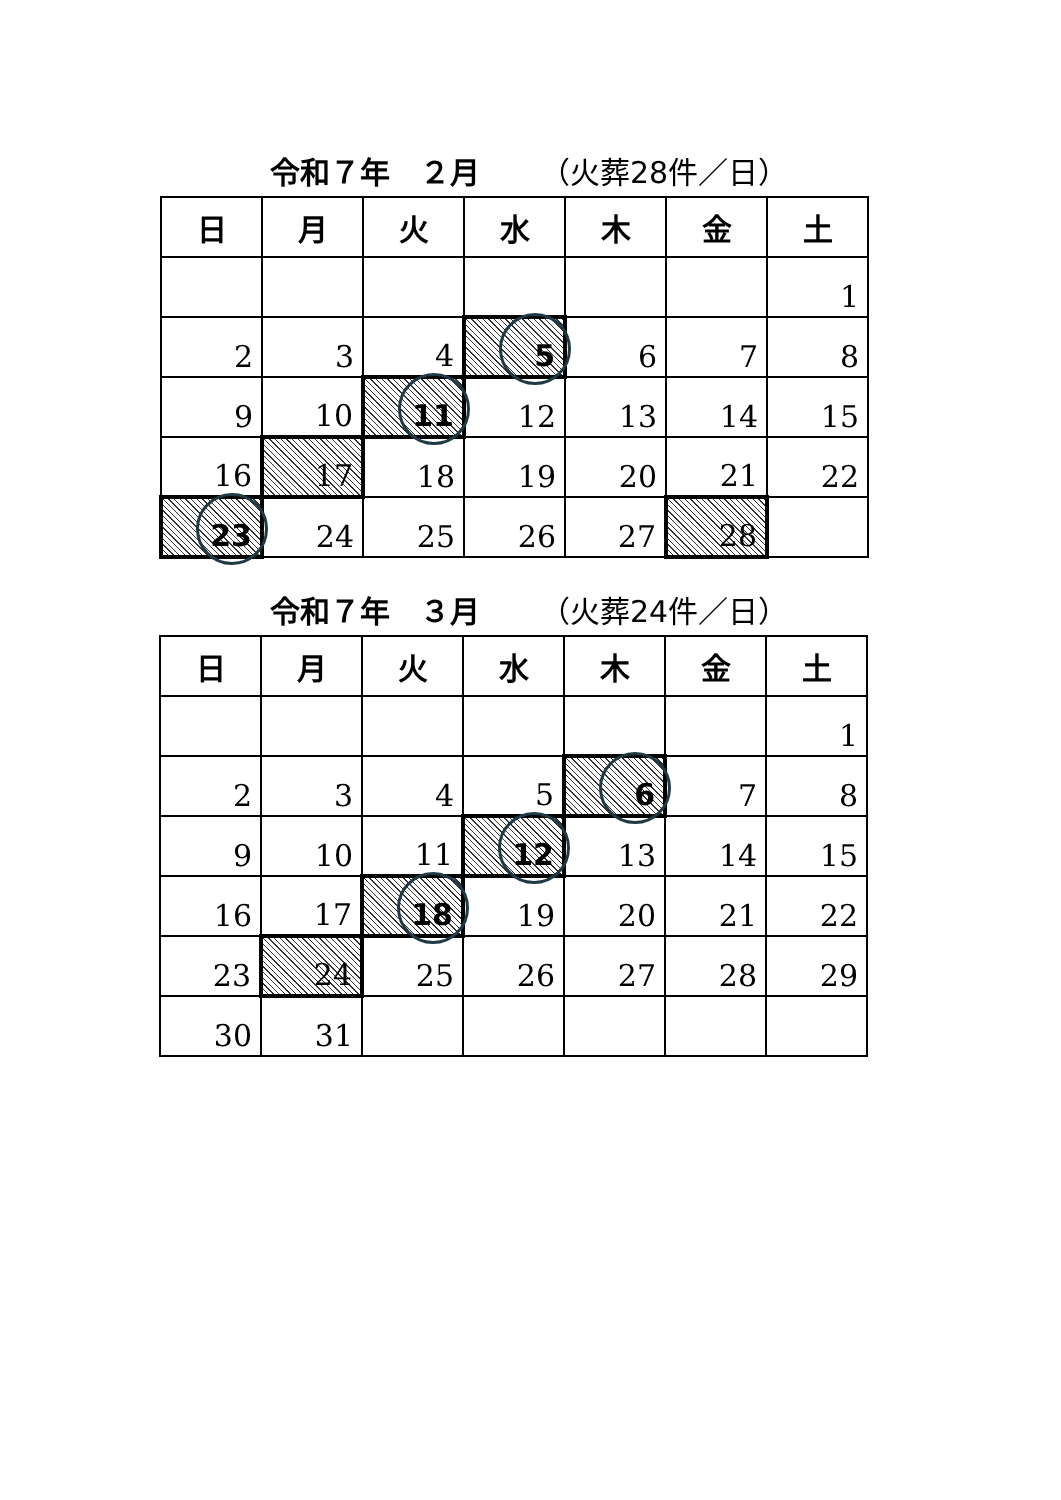令和７年　２月 （火葬28件／日）
| 日 | 月 | 火 | 水 | 木 | 金 | 土 |
| --- | --- | --- | --- | --- | --- | --- |
| | | | | | | 1 |
| 2 | 3 | 4 | 5 | 6 | 7 | 8 |
| 9 | 10 | 11 | 12 | 13 | 14 | 15 |
| 16 | 17 | 18 | 19 | 20 | 21 | 22 |
| 23 | 24 | 25 | 26 | 27 | 28 | |
令和７年　３月 （火葬24件／日）
| 日 | 月 | 火 | 水 | 木 | 金 | 土 |
| --- | --- | --- | --- | --- | --- | --- |
| | | | | | | 1 |
| 2 | 3 | 4 | 5 | 6 | 7 | 8 |
| 9 | 10 | 11 | 12 | 13 | 14 | 15 |
| 16 | 17 | 18 | 19 | 20 | 21 | 22 |
| 23 | 24 | 25 | 26 | 27 | 28 | 29 |
| 30 | 31 | | | | | |